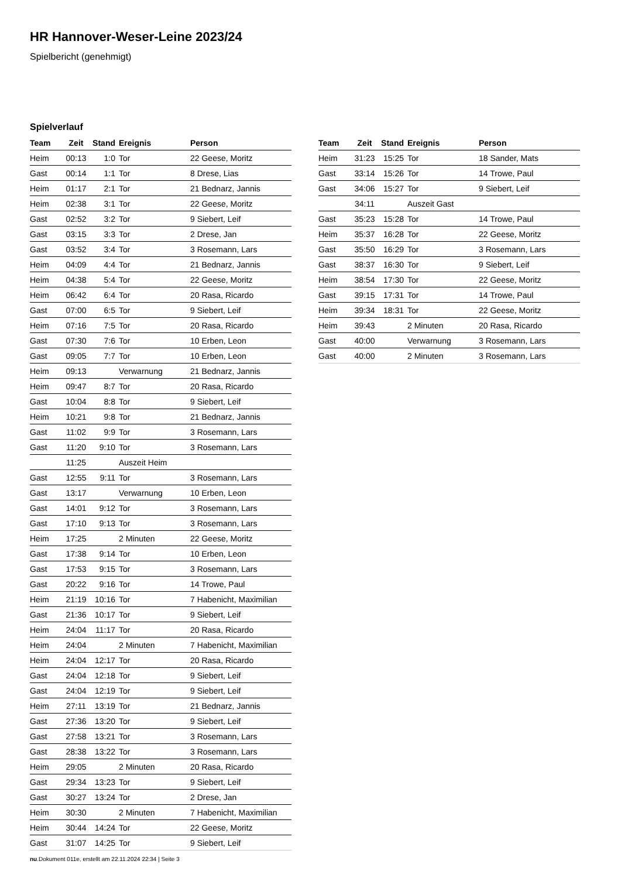HR Hannover-Weser-Leine 2023/24
Spielbericht (genehmigt)
Spielverlauf
| Team | Zeit | Stand | Ereignis | Person |
| --- | --- | --- | --- | --- |
| Heim | 00:13 | 1:0 | Tor | 22 Geese, Moritz |
| Gast | 00:14 | 1:1 | Tor | 8 Drese, Lias |
| Heim | 01:17 | 2:1 | Tor | 21 Bednarz, Jannis |
| Heim | 02:38 | 3:1 | Tor | 22 Geese, Moritz |
| Gast | 02:52 | 3:2 | Tor | 9 Siebert, Leif |
| Gast | 03:15 | 3:3 | Tor | 2 Drese, Jan |
| Gast | 03:52 | 3:4 | Tor | 3 Rosemann, Lars |
| Heim | 04:09 | 4:4 | Tor | 21 Bednarz, Jannis |
| Heim | 04:38 | 5:4 | Tor | 22 Geese, Moritz |
| Heim | 06:42 | 6:4 | Tor | 20 Rasa, Ricardo |
| Gast | 07:00 | 6:5 | Tor | 9 Siebert, Leif |
| Heim | 07:16 | 7:5 | Tor | 20 Rasa, Ricardo |
| Gast | 07:30 | 7:6 | Tor | 10 Erben, Leon |
| Gast | 09:05 | 7:7 | Tor | 10 Erben, Leon |
| Heim | 09:13 | | Verwarnung | 21 Bednarz, Jannis |
| Heim | 09:47 | 8:7 | Tor | 20 Rasa, Ricardo |
| Gast | 10:04 | 8:8 | Tor | 9 Siebert, Leif |
| Heim | 10:21 | 9:8 | Tor | 21 Bednarz, Jannis |
| Gast | 11:02 | 9:9 | Tor | 3 Rosemann, Lars |
| Gast | 11:20 | 9:10 | Tor | 3 Rosemann, Lars |
| | 11:25 | | Auszeit Heim | |
| Gast | 12:55 | 9:11 | Tor | 3 Rosemann, Lars |
| Gast | 13:17 | | Verwarnung | 10 Erben, Leon |
| Gast | 14:01 | 9:12 | Tor | 3 Rosemann, Lars |
| Gast | 17:10 | 9:13 | Tor | 3 Rosemann, Lars |
| Heim | 17:25 | | 2 Minuten | 22 Geese, Moritz |
| Gast | 17:38 | 9:14 | Tor | 10 Erben, Leon |
| Gast | 17:53 | 9:15 | Tor | 3 Rosemann, Lars |
| Gast | 20:22 | 9:16 | Tor | 14 Trowe, Paul |
| Heim | 21:19 | 10:16 | Tor | 7 Habenicht, Maximilian |
| Gast | 21:36 | 10:17 | Tor | 9 Siebert, Leif |
| Heim | 24:04 | 11:17 | Tor | 20 Rasa, Ricardo |
| Heim | 24:04 | | 2 Minuten | 7 Habenicht, Maximilian |
| Heim | 24:04 | 12:17 | Tor | 20 Rasa, Ricardo |
| Gast | 24:04 | 12:18 | Tor | 9 Siebert, Leif |
| Gast | 24:04 | 12:19 | Tor | 9 Siebert, Leif |
| Heim | 27:11 | 13:19 | Tor | 21 Bednarz, Jannis |
| Gast | 27:36 | 13:20 | Tor | 9 Siebert, Leif |
| Gast | 27:58 | 13:21 | Tor | 3 Rosemann, Lars |
| Gast | 28:38 | 13:22 | Tor | 3 Rosemann, Lars |
| Heim | 29:05 | | 2 Minuten | 20 Rasa, Ricardo |
| Gast | 29:34 | 13:23 | Tor | 9 Siebert, Leif |
| Gast | 30:27 | 13:24 | Tor | 2 Drese, Jan |
| Heim | 30:30 | | 2 Minuten | 7 Habenicht, Maximilian |
| Heim | 30:44 | 14:24 | Tor | 22 Geese, Moritz |
| Gast | 31:07 | 14:25 | Tor | 9 Siebert, Leif |
| Team | Zeit | Stand | Ereignis | Person |
| --- | --- | --- | --- | --- |
| Heim | 31:23 | 15:25 | Tor | 18 Sander, Mats |
| Gast | 33:14 | 15:26 | Tor | 14 Trowe, Paul |
| Gast | 34:06 | 15:27 | Tor | 9 Siebert, Leif |
| | 34:11 | | Auszeit Gast | |
| Gast | 35:23 | 15:28 | Tor | 14 Trowe, Paul |
| Heim | 35:37 | 16:28 | Tor | 22 Geese, Moritz |
| Gast | 35:50 | 16:29 | Tor | 3 Rosemann, Lars |
| Gast | 38:37 | 16:30 | Tor | 9 Siebert, Leif |
| Heim | 38:54 | 17:30 | Tor | 22 Geese, Moritz |
| Gast | 39:15 | 17:31 | Tor | 14 Trowe, Paul |
| Heim | 39:34 | 18:31 | Tor | 22 Geese, Moritz |
| Heim | 39:43 | | 2 Minuten | 20 Rasa, Ricardo |
| Gast | 40:00 | | Verwarnung | 3 Rosemann, Lars |
| Gast | 40:00 | | 2 Minuten | 3 Rosemann, Lars |
nu.Dokument 011e, erstellt am 22.11.2024 22:34 | Seite 3